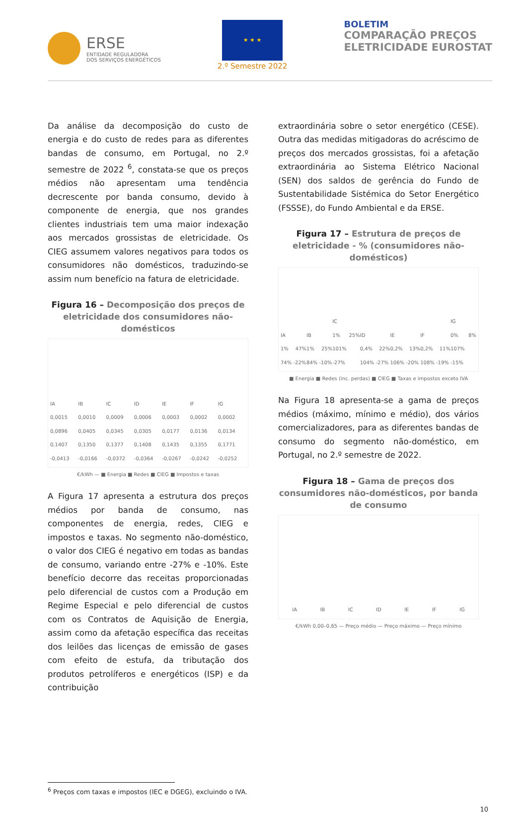ERSE
ENTIDADE REGULADORA
DOS SERVIÇOS ENERGÉTICOS
★ ★ ★
2.º Semestre 2022
BOLETIM
COMPARAÇÃO PREÇOS
ELETRICIDADE EUROSTAT
Da análise da decomposição do custo de energia e do custo de redes para as diferentes bandas de consumo, em Portugal, no 2.º semestre de 2022 <sup>6</sup>, constata-se que os preços médios não apresentam uma tendência decrescente por banda consumo, devido à componente de energia, que nos grandes clientes industriais tem uma maior indexação aos mercados grossistas de eletricidade. Os CIEG assumem valores negativos para todos os consumidores não domésticos, traduzindo-se assim num benefício na fatura de eletricidade.
Figura 16 – Decomposição dos preços de eletricidade dos consumidores não-domésticos
IA
0,0015 0,0896 0,1407 -0,0413
IB
0,0010 0,0405 0,1350 -0,0166
IC
0,0009 0,0345 0,1377 -0,0372
ID
0,0006 0,0305 0,1408 -0,0364
IE
0,0003 0,0177 0,1435 -0,0267
IF
0,0002 0,0136 0,1355 -0,0242
IG
0,0002 0,0134 0,1771 -0,0252
€/kWh — ■ Energia ■ Redes ■ CIEG ■ Impostos e taxas
A Figura 17 apresenta a estrutura dos preços médios por banda de consumo, nas componentes de energia, redes, CIEG e impostos e taxas. No segmento não-doméstico, o valor dos CIEG é negativo em todas as bandas de consumo, variando entre -27% e -10%. Este benefício decorre das receitas proporcionadas pelo diferencial de custos com a Produção em Regime Especial e pelo diferencial de custos com os Contratos de Aquisição de Energia, assim como da afetação específica das receitas dos leilões das licenças de emissão de gases com efeito de estufa, da tributação dos produtos petrolíferos e energéticos (ISP) e da contribuição
extraordinária sobre o setor energético (CESE). Outra das medidas mitigadoras do acréscimo de preços dos mercados grossistas, foi a afetação extraordinária ao Sistema Elétrico Nacional (SEN) dos saldos de gerência do Fundo de Sustentabilidade Sistémica do Setor Energético (FSSSE), do Fundo Ambiental e da ERSE.
Figura 17 – Estrutura de preços de eletricidade - % (consumidores não-domésticos)
IA
1% 47% 74% -22%
IB
1% 25% 84% -10%
IC
1% 25% 101% -27%
ID
0,4% 22% 104% -27%
IE
0,2% 13% 106% -20%
IF
0,2% 11% 108% -19%
IG
0% 8% 107% -15%
■ Energia ■ Redes (inc. perdas) ■ CIEG ■ Taxas e impostos exceto IVA
Na Figura 18 apresenta-se a gama de preços médios (máximo, mínimo e médio), dos vários comercializadores, para as diferentes bandas de consumo do segmento não-doméstico, em Portugal, no 2.º semestre de 2022.
Figura 18 – Gama de preços dos consumidores não-domésticos, por banda de consumo
IA
IB
IC
ID
IE
IF
IG
€/kWh 0,00–0,65 — Preço médio — Preço máximo — Preço mínimo
<sup>6</sup> Preços com taxas e impostos (IEC e DGEG), excluindo o IVA.
10